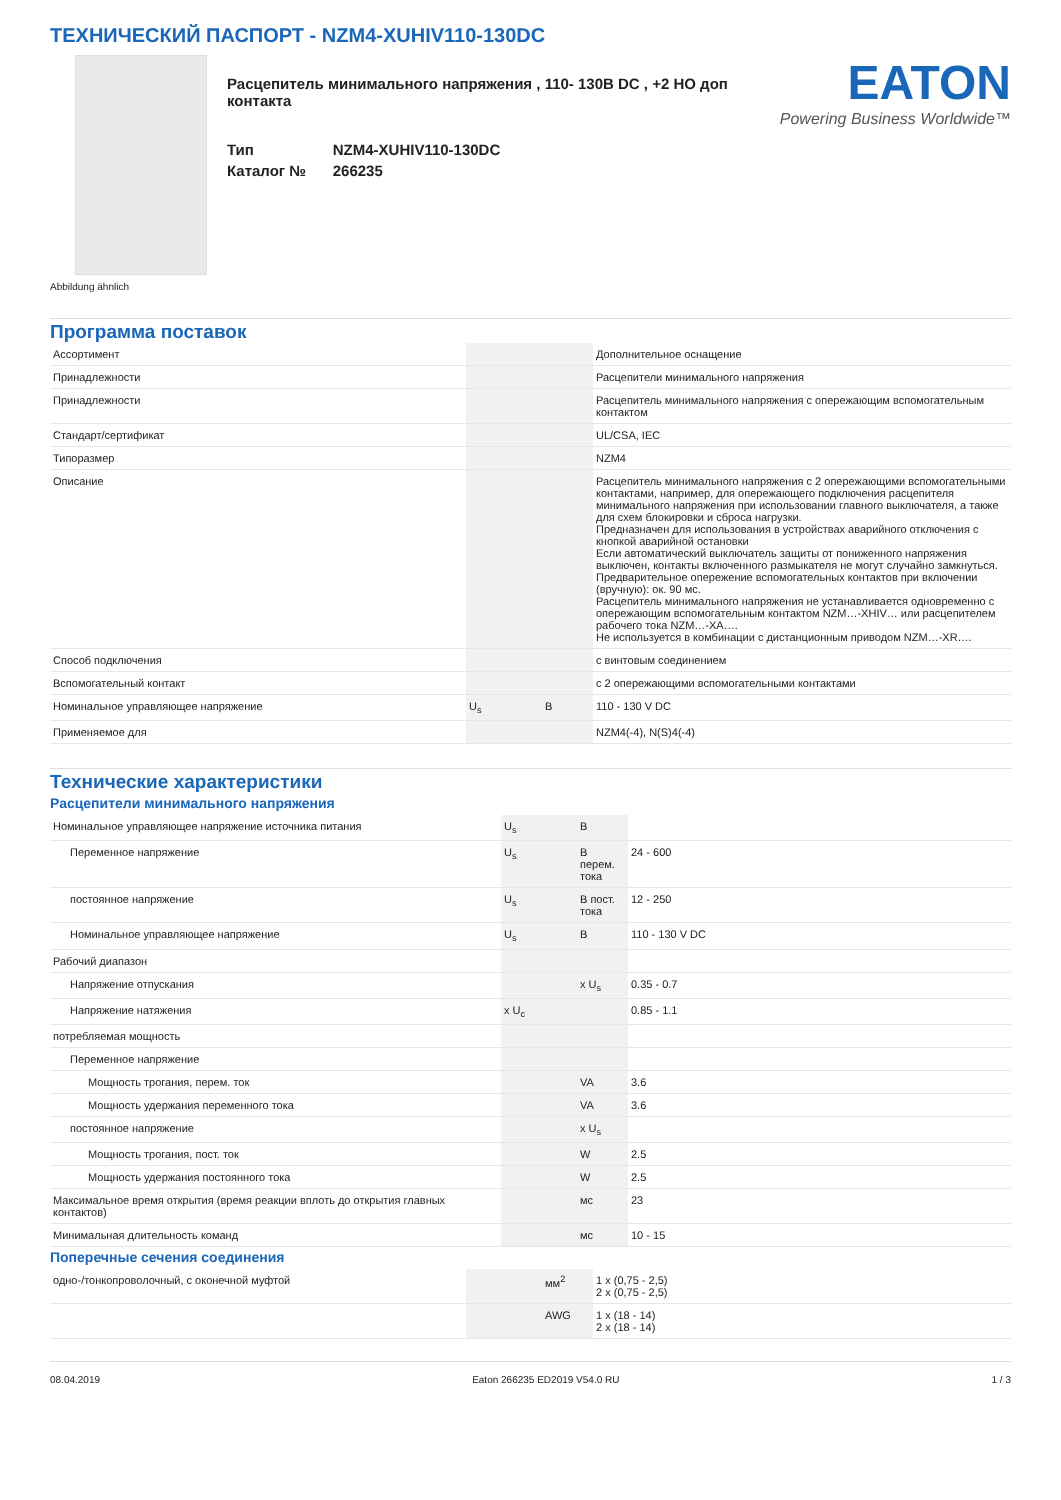ТЕХНИЧЕСКИЙ ПАСПОРТ - NZM4-XUHIV110-130DC
Расцепитель минимального напряжения , 110- 130В DC , +2 НО доп контакта
| Тип | NZM4-XUHIV110-130DC |
| Каталог № | 266235 |
EATON
Powering Business Worldwide™
Abbildung ähnlich
Программа поставок
| Ассортимент | | | Дополнительное оснащение |
| Принадлежности | | | Расцепители минимального напряжения |
| Принадлежности | | | Расцепитель минимального напряжения с опережающим вспомогательным контактом |
| Стандарт/сертификат | | | UL/CSA, IEC |
| Типоразмер | | | NZM4 |
| Описание | | | Расцепитель минимального напряжения с 2 опережающими вспомогательными контактами, например, для опережающего подключения расцепителя минимального напряжения при использовании главного выключателя, а также для схем блокировки и сброса нагрузки. Предназначен для использования в устройствах аварийного отключения с кнопкой аварийной остановки Если автоматический выключатель защиты от пониженного напряжения выключен, контакты включенного размыкателя не могут случайно замкнуться. Предварительное опережение вспомогательных контактов при включении (вручную): ок. 90 мс. Расцепитель минимального напряжения не устанавливается одновременно с опережающим вспомогательным контактом NZM…-XHIV… или расцепителем рабочего тока NZM…-XA…. Не используется в комбинации с дистанционным приводом NZM…-XR…. |
| Способ подключения | | | с винтовым соединением |
| Вспомогательный контакт | | | с 2 опережающими вспомогательными контактами |
| Номинальное управляющее напряжение | U<sub>s</sub> | В | 110 - 130 V DC |
| Применяемое для | | | NZM4(-4), N(S)4(-4) |
Технические характеристики
Расцепители минимального напряжения
| Номинальное управляющее напряжение источника питания | U<sub>s</sub> | В | |
| Переменное напряжение | U<sub>s</sub> | В перем. тока | 24 - 600 |
| постоянное напряжение | U<sub>s</sub> | В пост. тока | 12 - 250 |
| Номинальное управляющее напряжение | U<sub>s</sub> | В | 110 - 130 V DC |
| Рабочий диапазон | | | |
| Напряжение отпускания | | x U<sub>s</sub> | 0.35 - 0.7 |
| Напряжение натяжения | x U<sub>c</sub> | | 0.85 - 1.1 |
| потребляемая мощность | | | |
| Переменное напряжение | | | |
| Мощность трогания, перем. ток | | VA | 3.6 |
| Мощность удержания переменного тока | | VA | 3.6 |
| постоянное напряжение | | x U<sub>s</sub> | |
| Мощность трогания, пост. ток | | W | 2.5 |
| Мощность удержания постоянного тока | | W | 2.5 |
| Максимальное время открытия (время реакции вплоть до открытия главных контактов) | | мс | 23 |
| Минимальная длительность команд | | мс | 10 - 15 |
Поперечные сечения соединения
| одно-/тонкопроволочный, с оконечной муфтой | | мм<sup>2</sup> | 1 x (0,75 - 2,5) 2 x (0,75 - 2,5) |
| | | AWG | 1 x (18 - 14) 2 x (18 - 14) |
08.04.2019 Eaton 266235 ED2019 V54.0 RU 1 / 3